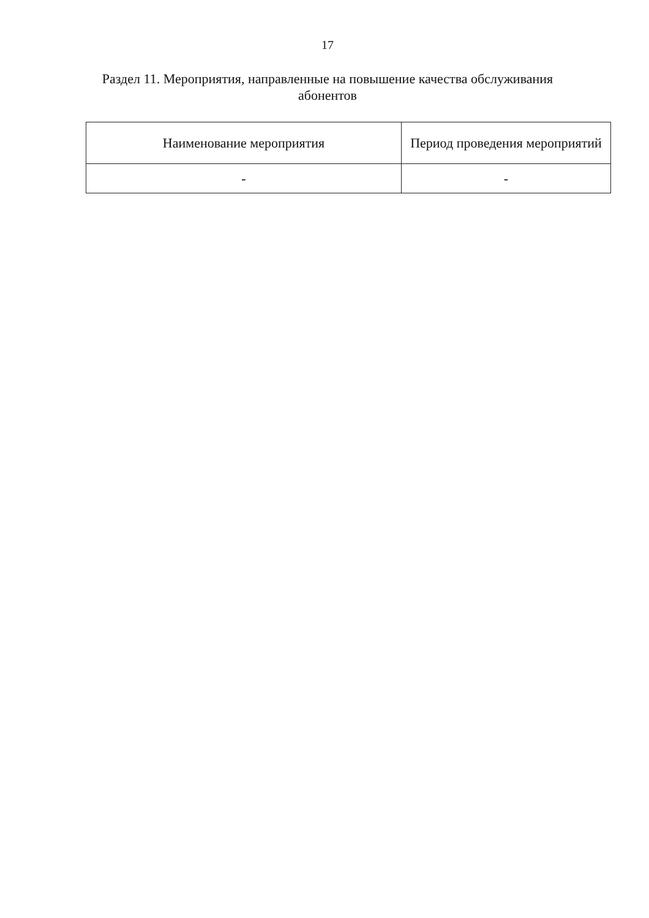17
Раздел 11. Мероприятия, направленные на повышение качества обслуживания абонентов
| Наименование мероприятия | Период проведения мероприятий |
| --- | --- |
| - | - |